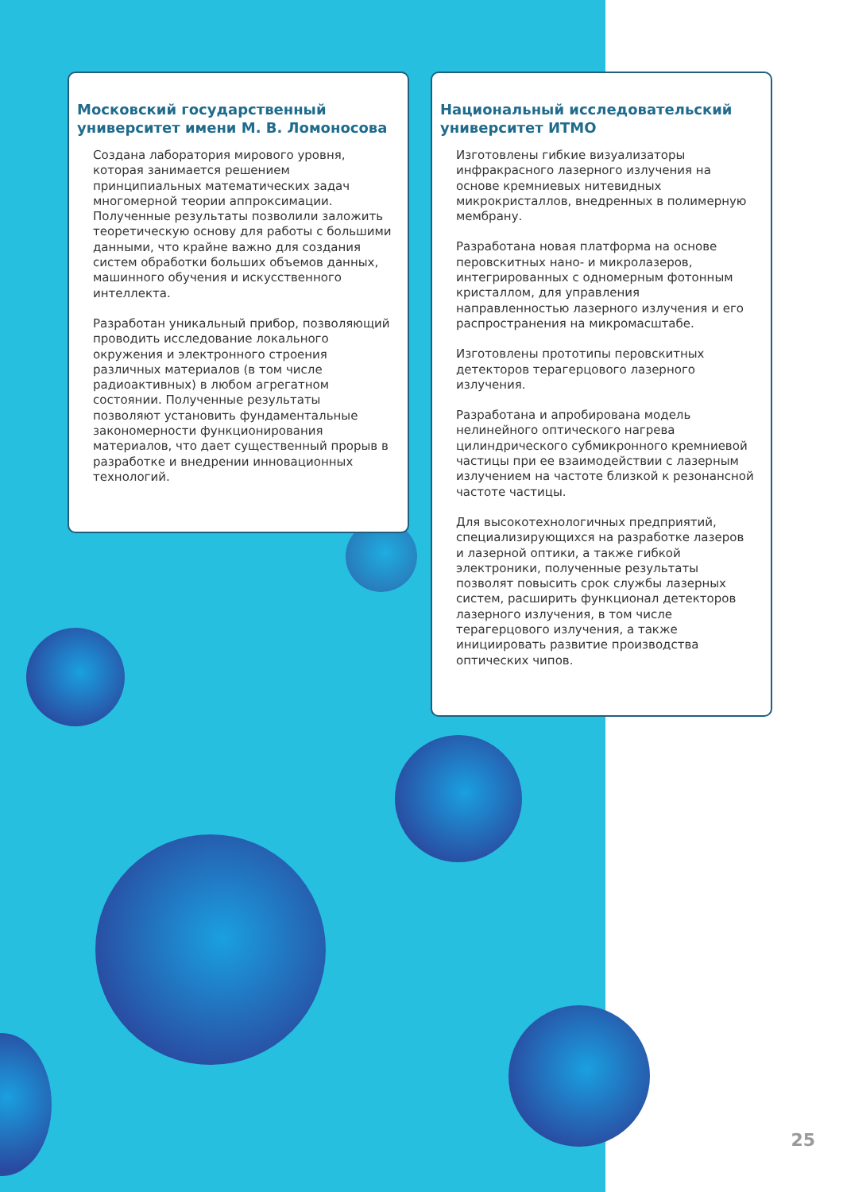Московский государственный университет имени М. В. Ломоносова
Создана лаборатория мирового уровня, которая занимается решением принципиальных математических задач многомерной теории аппроксимации. Полученные результаты позволили заложить теоретическую основу для работы с большими данными, что крайне важно для создания систем обработки больших объемов данных, машинного обучения и искусственного интеллекта.
Разработан уникальный прибор, позволяющий проводить исследование локального окружения и электронного строения различных материалов (в том числе радиоактивных) в любом агрегатном состоянии. Полученные результаты позволяют установить фундаментальные закономерности функционирования материалов, что дает существенный прорыв в разработке и внедрении инновационных технологий.
Национальный исследовательский университет ИТМО
Изготовлены гибкие визуализаторы инфракрасного лазерного излучения на основе кремниевых нитевидных микрокристаллов, внедренных в полимерную мембрану.
Разработана новая платформа на основе перовскитных нано- и микролазеров, интегрированных с одномерным фотонным кристаллом, для управления направленностью лазерного излучения и его распространения на микромасштабе.
Изготовлены прототипы перовскитных детекторов терагерцового лазерного излучения.
Разработана и апробирована модель нелинейного оптического нагрева цилиндрического субмикронного кремниевой частицы при ее взаимодействии с лазерным излучением на частоте близкой к резонансной частоте частицы.
Для высокотехнологичных предприятий, специализирующихся на разработке лазеров и лазерной оптики, а также гибкой электроники, полученные результаты позволят повысить срок службы лазерных систем, расширить функционал детекторов лазерного излучения, в том числе терагерцового излучения, а также инициировать развитие производства оптических чипов.
25